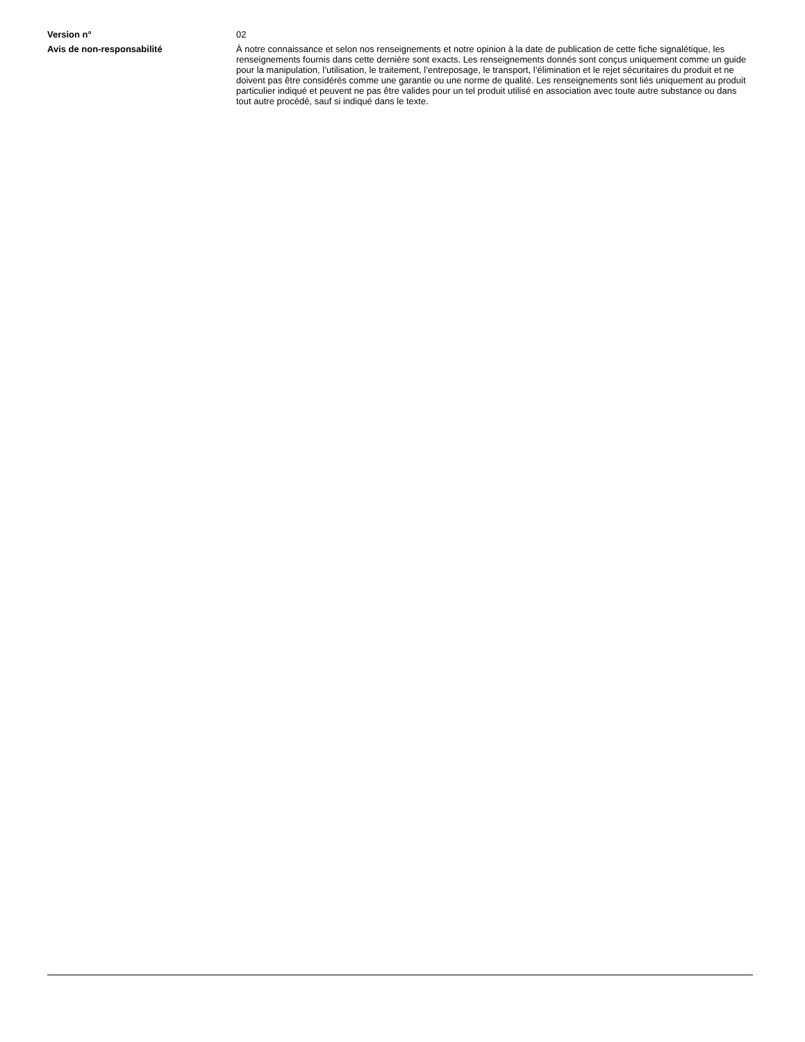Version n° 02
Avis de non-responsabilité À notre connaissance et selon nos renseignements et notre opinion à la date de publication de cette fiche signalétique, les renseignements fournis dans cette dernière sont exacts. Les renseignements donnés sont conçus uniquement comme un guide pour la manipulation, l’utilisation, le traitement, l’entreposage, le transport, l’élimination et le rejet sécuritaires du produit et ne doivent pas être considérés comme une garantie ou une norme de qualité. Les renseignements sont liés uniquement au produit particulier indiqué et peuvent ne pas être valides pour un tel produit utilisé en association avec toute autre substance ou dans tout autre procédé, sauf si indiqué dans le texte.